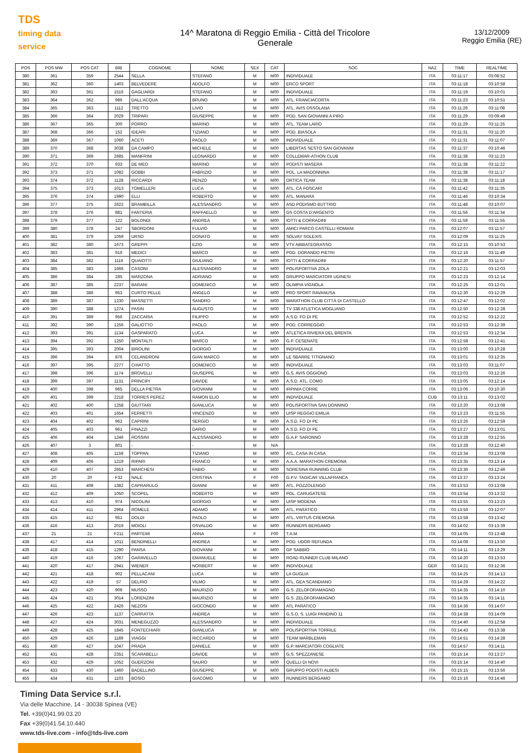TDS
timing data service
14^ Maratona di Reggio Emilia - Città del Tricolore
Generale
13/12/2009
Reggio Emilia (RE)
| POS | POS MW | POS CAT | BIB | COGNOME | NOME | SEX | CAT | SOC | NAZ | TIME | REALTIME |
| --- | --- | --- | --- | --- | --- | --- | --- | --- | --- | --- | --- |
| 380 | 361 | 359 | 2544 | SELLA | STEFANO | M | M00 | INDIVIDUALE | ITA | 03:11:17 | 03:08:52 |
| 381 | 362 | 360 | 1403 | BELVEDERE | ADOLFO | M | M00 | ERCO SPORT | ITA | 03:11:18 | 03:10:58 |
| 382 | 363 | 361 | 1516 | GAGLIARDI | STEFANO | M | M00 | INDIVIDUALE | ITA | 03:11:19 | 03:10:01 |
| 383 | 364 | 362 | 986 | DALL'ACQUA | BRUNO | M | M00 | ATL. FRANCIACORTA | ITA | 03:11:23 | 03:10:51 |
| 384 | 365 | 363 | 1112 | TRETTO | LIVIO | M | M00 | ATL. AVIS OSSOLANA | ITA | 03:11:26 | 03:11:08 |
| 385 | 366 | 364 | 2029 | TRIPARI | GIUSEPPE | M | M00 | POD. SAN GIOVANNI A PIRO | ITA | 03:11:29 | 03:09:49 |
| 386 | 367 | 365 | 300 | PORRO | MARINO | M | M00 | ATL. TEAM LARIO | ITA | 03:11:29 | 03:11:25 |
| 387 | 368 | 366 | 152 | IDEARI | TIZIANO | M | M00 | POD. BIASOLA | ITA | 03:11:31 | 03:11:20 |
| 388 | 369 | 367 | 1060 | ACETI | PAOLO | M | M00 | INDIVIDUALE | ITA | 03:11:31 | 03:11:07 |
| 389 | 370 | 368 | 3038 | DA CAMPO | MICHELE | M | M00 | LIBERTAS SESTO SAN GIOVANNI | ITA | 03:11:37 | 03:10:46 |
| 390 | 371 | 369 | 2685 | MANFRINI | LEONARDO | M | M00 | COLLEMAR-ATHON CLUB | ITA | 03:11:38 | 03:11:23 |
| 391 | 372 | 370 | 933 | DE MEO | MARINO | M | M00 | PODISTI MASERÀ | ITA | 03:11:38 | 03:11:22 |
| 392 | 373 | 371 | 1082 | GOBBI | FABRIZIO | M | M00 | POL. LA MADONNINA | ITA | 03:11:38 | 03:11:17 |
| 393 | 374 | 372 | 1128 | RICCARDI | RENZO | M | M00 | ORTICA TEAM | ITA | 03:11:38 | 03:11:18 |
| 394 | 375 | 373 | 1013 | TOMELLERI | LUCA | M | M00 | ATL. CÀ FOSCARI | ITA | 03:11:42 | 03:11:35 |
| 395 | 376 | 374 | 1990 | ELLI | ROBERTO | M | M00 | ATL. MANARA | ITA | 03:11:46 | 03:10:34 |
| 396 | 377 | 375 | 2622 | BRAMBILLA | ALESSANDRO | M | M00 | ASD PODISMO BUTTRIO | ITA | 03:11:48 | 03:10:07 |
| 397 | 378 | 376 | 881 | FANTERIA | RAFFAELLO | M | M00 | GS COSTA D'ARGENTO | ITA | 03:11:56 | 03:11:34 |
| 398 | 379 | 377 | 122 | BOLONDI | ANDREA | M | M00 | IOTTI & CORRADINI | ITA | 03:11:59 | 03:11:55 |
| 399 | 380 | 378 | 247 | SBORDONI | FULVIO | M | M00 | AMICI PARCO CASTELLI ROMANI | ITA | 03:12:07 | 03:11:57 |
| 400 | 381 | 379 | 1059 | URSO | DONATO | M | M00 | SOLVAY SOLEXIS | ITA | 03:12:09 | 03:11:25 |
| 401 | 382 | 380 | 1673 | GREPPI | EZIO | M | M00 | VTV ABBIATEGRASSO | ITA | 03:12:15 | 03:10:53 |
| 402 | 383 | 381 | 916 | MEDICI | MARCO | M | M00 | POD. DORANDO PIETRI | ITA | 03:12:16 | 03:11:49 |
| 403 | 384 | 382 | 1116 | QUAIOTTI | GIULIANO | M | M00 | IOTTI & CORRADINI | ITA | 03:12:20 | 03:11:57 |
| 404 | 385 | 383 | 1666 | CASONI | ALESSANDRO | M | M00 | POLISPORTIVA ZOLA | ITA | 03:12:21 | 03:12:03 |
| 405 | 386 | 384 | 285 | MARZONA | ADRIANO | M | M00 | GRUPPO MARCIATORI UDINESI | ITA | 03:12:23 | 03:12:14 |
| 406 | 387 | 385 | 2237 | BARANI | DOMENICO | M | M00 | OLIMPIA VIGNOLA | ITA | 03:12:25 | 03:12:01 |
| 407 | 388 | 386 | 953 | CURTO PELLE | ANGELO | M | M00 | PRO SPORT RAVANUSA | ITA | 03:12:30 | 03:12:29 |
| 408 | 389 | 387 | 1230 | MASSETTI | SANDRO | M | M00 | MARATHON CLUB CITTÀ DI CASTELLO | ITA | 03:12:47 | 03:12:02 |
| 409 | 390 | 388 | 1274 | PASIN | AUGUSTO | M | M00 | TV 338 ATLETICA MOGLIANO | ITA | 03:12:50 | 03:12:28 |
| 410 | 391 | 389 | 956 | ZACCARIA | FILIPPO | M | M00 | A.S.D. FO DI PE | ITA | 03:12:52 | 03:12:22 |
| 411 | 392 | 390 | 1256 | GALIOTTO | PAOLO | M | M00 | POD. CORREGGIO | ITA | 03:12:53 | 03:12:39 |
| 412 | 393 | 391 | 1134 | GASPARATO | LUCA | M | M00 | ATLETICA RIVIERA DEL BRENTA | ITA | 03:12:53 | 03:12:34 |
| 413 | 394 | 392 | 1250 | MONTALTI | MARCO | M | M00 | G.P. CESENATE | ITA | 03:12:58 | 03:12:41 |
| 414 | 395 | 393 | 2004 | BIROLINI | GIORGIO | M | M00 | INDIVIDUALE | ITA | 03:13:00 | 03:10:28 |
| 415 | 396 | 394 | 876 | CELANDRONI | GIAN MARCO | M | M00 | LE SBARRE TITIGNANO | ITA | 03:13:01 | 03:12:35 |
| 416 | 397 | 395 | 2277 | CHIATTO | DOMENICO | M | M00 | INDIVIDUALE | ITA | 03:13:03 | 03:11:07 |
| 417 | 398 | 396 | 1174 | BROVELLI | GIUSEPPE | M | M00 | G.S. AVIS OGGIONO | ITA | 03:13:03 | 03:12:26 |
| 418 | 399 | 397 | 1131 | PRINCIPI | DAVIDE | M | M00 | A.S.D. ATL. COMO | ITA | 03:13:05 | 03:12:14 |
| 419 | 400 | 398 | 965 | DELLA PIETRA | GIOVANNI | M | M00 | IRPINIA CORRE | ITA | 03:13:06 | 03:10:30 |
| 420 | 401 | 399 | 2218 | TORRES PEREZ | RAMON ELIO | M | M00 | INDIVIDUALE | CUB | 03:13:11 | 03:13:02 |
| 421 | 402 | 400 | 1258 | GIUTTARI | GIANLUCA | M | M00 | POLISPORTIVA SAN DONNINO | ITA | 03:13:20 | 03:13:08 |
| 422 | 403 | 401 | 1654 | FERRETTI | VINCENZO | M | M00 | UISP REGGIO EMILIA | ITA | 03:13:23 | 03:11:55 |
| 423 | 404 | 402 | 962 | CAPRINI | SERGIO | M | M00 | A.S.D. FO DI PE | ITA | 03:13:26 | 03:12:59 |
| 424 | 405 | 403 | 961 | FINAZZI | DARIO | M | M00 | A.S.D. FO DI PE | ITA | 03:13:27 | 03:13:01 |
| 425 | 406 | 404 | 1246 | ROSSINI | ALESSANDRO | M | M00 | G.A.P. SARONNO | ITA | 03:13:28 | 03:12:55 |
| 426 | 407 | 3 | 801 | - | - | M | N/A | | ITA | 03:13:28 | 03:12:40 |
| 427 | 408 | 405 | 1159 | TOPPAN | TIZIANO | M | M00 | ATL. CASA IN CASA | ITA | 03:13:34 | 03:13:08 |
| 428 | 409 | 406 | 1219 | RIPARI | FRANCO | M | M00 | A.A.A. MARATHON CREMONA | ITA | 03:13:35 | 03:13:14 |
| 429 | 410 | 407 | 2653 | MARCHESI | FABIO | M | M00 | SORESINA RUNNING CLUB | ITA | 03:13:36 | 03:12:46 |
| 430 | 20 | 20 | F32 | NALE | CRISTINA | F | F00 | G.P.V. TAGICAR VILLAFRANCA | ITA | 03:13:37 | 03:13:24 |
| 431 | 411 | 408 | 1382 | CAPRARULO | GIANNI | M | M00 | ATL. POZZOLENGO | ITA | 03:13:53 | 03:13:08 |
| 432 | 412 | 409 | 1050 | SCOPEL | ROBERTO | M | M00 | POL. CARUGATESE | ITA | 03:13:54 | 03:13:32 |
| 433 | 413 | 410 | 974 | NICOLINI | GIORGIO | M | M00 | UISP MODENA | ITA | 03:13:55 | 03:13:23 |
| 434 | 414 | 411 | 2964 | ROMELE | ADAMO | M | M00 | ATL. PARATICO | ITA | 03:13:56 | 03:12:07 |
| 435 | 415 | 412 | 951 | DOLDI | PAOLO | M | M00 | ATL. VIRTUS CREMONA | ITA | 03:13:58 | 03:13:42 |
| 436 | 416 | 413 | 2019 | MOIOLI | OSVALDO | M | M00 | RUNNERS BERGAMO | ITA | 03:14:02 | 03:13:39 |
| 437 | 21 | 21 | F211 | PARTEMI | ANNA | F | F00 | T.A.M. | ITA | 03:14:05 | 03:13:48 |
| 438 | 417 | 414 | 1011 | BENDINELLI | ANDREA | M | M00 | POD. UDOR REFUNDA | ITA | 03:14:08 | 03:13:50 |
| 439 | 418 | 415 | 1290 | PANSA | GIOVANNI | M | M00 | GP SABBIO | ITA | 03:14:11 | 03:13:29 |
| 440 | 419 | 416 | 1067 | GARAVELLO | EMANUELE | M | M00 | ROAD RUNNER CLUB MILANO | ITA | 03:14:20 | 03:13:53 |
| 441 | 420 | 417 | 2941 | WIENER | NORBERT | M | M00 | INDIVIDUALE | GER | 03:14:21 | 03:12:36 |
| 442 | 421 | 418 | 902 | PELLACANI | LUCA | M | M00 | LA GUGLIA | ITA | 03:14:25 | 03:14:13 |
| 443 | 422 | 419 | 57 | DELRIO | VILMO | M | M00 | ATL. GEA SCANDIANO | ITA | 03:14:29 | 03:14:22 |
| 444 | 423 | 420 | 909 | MUSSO | MAURIZIO | M | M00 | G.S. ZELOFORAMAGNO | ITA | 03:14:35 | 03:14:10 |
| 445 | 424 | 421 | 3014 | LORENZINI | MAURIZIO | M | M00 | G.S. ZELOFORAMAGNO | ITA | 03:14:35 | 03:14:11 |
| 446 | 425 | 422 | 2426 | NEZOSI | GIOCONDO | M | M00 | ATL PARATICO | ITA | 03:14:36 | 03:14:07 |
| 447 | 426 | 423 | 1137 | CARRATTA | ANDREA | M | M00 | G.S.O. S. LUIGI PANDINO 11 | ITA | 03:14:38 | 03:14:09 |
| 448 | 427 | 424 | 3031 | MENEGUZZO | ALESSANDRO | M | M00 | INDIVIDUALE | ITA | 03:14:40 | 03:12:58 |
| 449 | 428 | 425 | 1845 | FONTECHIARI | GIANLUCA | M | M00 | POLISPORTIVA TORRILE | ITA | 03:14:43 | 03:13:38 |
| 450 | 429 | 426 | 1189 | VIAGGI | RICCARDO | M | M00 | TEAM MARBLEMAN | ITA | 03:14:51 | 03:14:28 |
| 451 | 430 | 427 | 1047 | PRADA | DANIELE | M | M00 | G.P. MARCIATORI COGLIATE | ITA | 03:14:57 | 03:14:11 |
| 452 | 431 | 428 | 2351 | SCARABELLI | DAVIDE | M | M00 | G.S. SPEZZANESE | ITA | 03:15:14 | 03:13:27 |
| 453 | 432 | 429 | 1052 | GUERZONI | SAURO | M | M00 | QUELLI DI NOVI | ITA | 03:15:14 | 03:14:40 |
| 454 | 433 | 430 | 1460 | BADELLINO | GIUSEPPE | M | M00 | GRUPPO PODISTI ALBESI | ITA | 03:15:15 | 03:13:56 |
| 455 | 434 | 431 | 1103 | BOSIO | GIACOMO | M | M00 | RUNNERS BERGAMO | ITA | 03:15:16 | 03:14:46 |
Timing Data Service s.r.l.
Via delle Macchine, 14 - 30038 Spinea (VE)
Tel. +39(0)41.99.03.20
Fax +39(0)41.54.10.440
www.tds-live.com - info@tds-live.com